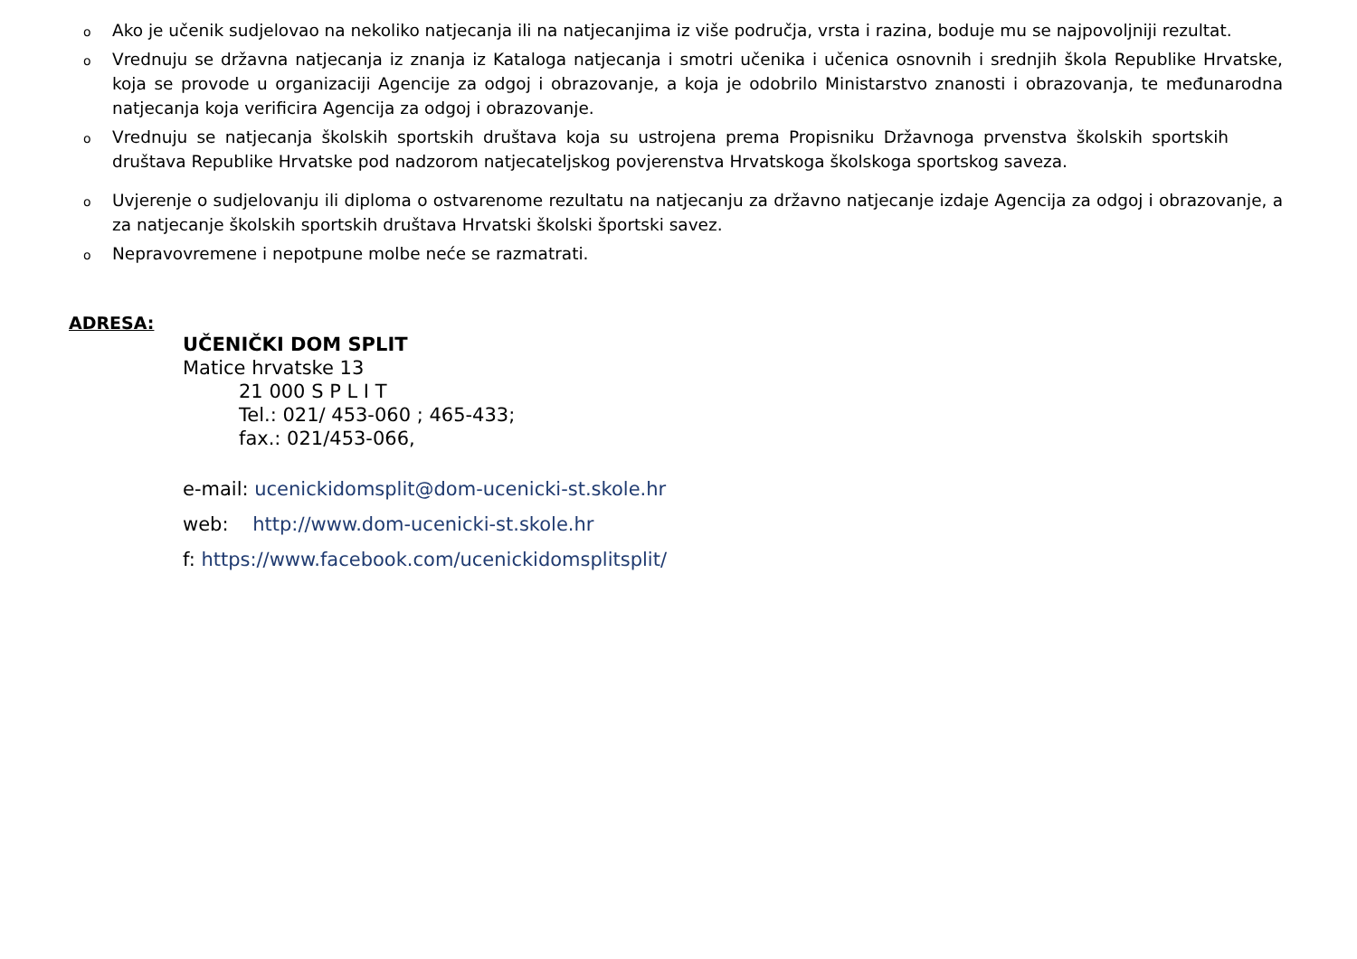o Ako je učenik sudjelovao na nekoliko natjecanja ili na natjecanjima iz više područja, vrsta i razina, boduje mu se najpovoljniji rezultat.
o Vrednuju se državna natjecanja iz znanja iz Kataloga natjecanja i smotri učenika i učenica osnovnih i srednjih škola Republike Hrvatske, koja se provode u organizaciji Agencije za odgoj i obrazovanje, a koja je odobrilo Ministarstvo znanosti i obrazovanja, te međunarodna natjecanja koja verificira Agencija za odgoj i obrazovanje.
o Vrednuju se natjecanja školskih sportskih društava koja su ustrojena prema Propisniku Državnoga prvenstva školskih sportskih društava Republike Hrvatske pod nadzorom natjecateljskog povjerenstva Hrvatskoga školskoga sportskog saveza.
o Uvjerenje o sudjelovanju ili diploma o ostvarenome rezultatu na natjecanju za državno natjecanje izdaje Agencija za odgoj i obrazovanje, a za natjecanje školskih sportskih društava Hrvatski školski športski savez.
o Nepravovremene i nepotpune molbe neće se razmatrati.
ADRESA:
UČENIČKI DOM SPLIT
Matice hrvatske 13
21 000 S P L I T
Tel.: 021/ 453-060 ; 465-433;
fax.: 021/453-066,
e-mail: ucenickidomsplit@dom-ucenicki-st.skole.hr
web: http://www.dom-ucenicki-st.skole.hr
f: https://www.facebook.com/ucenickidomsplitsplit/